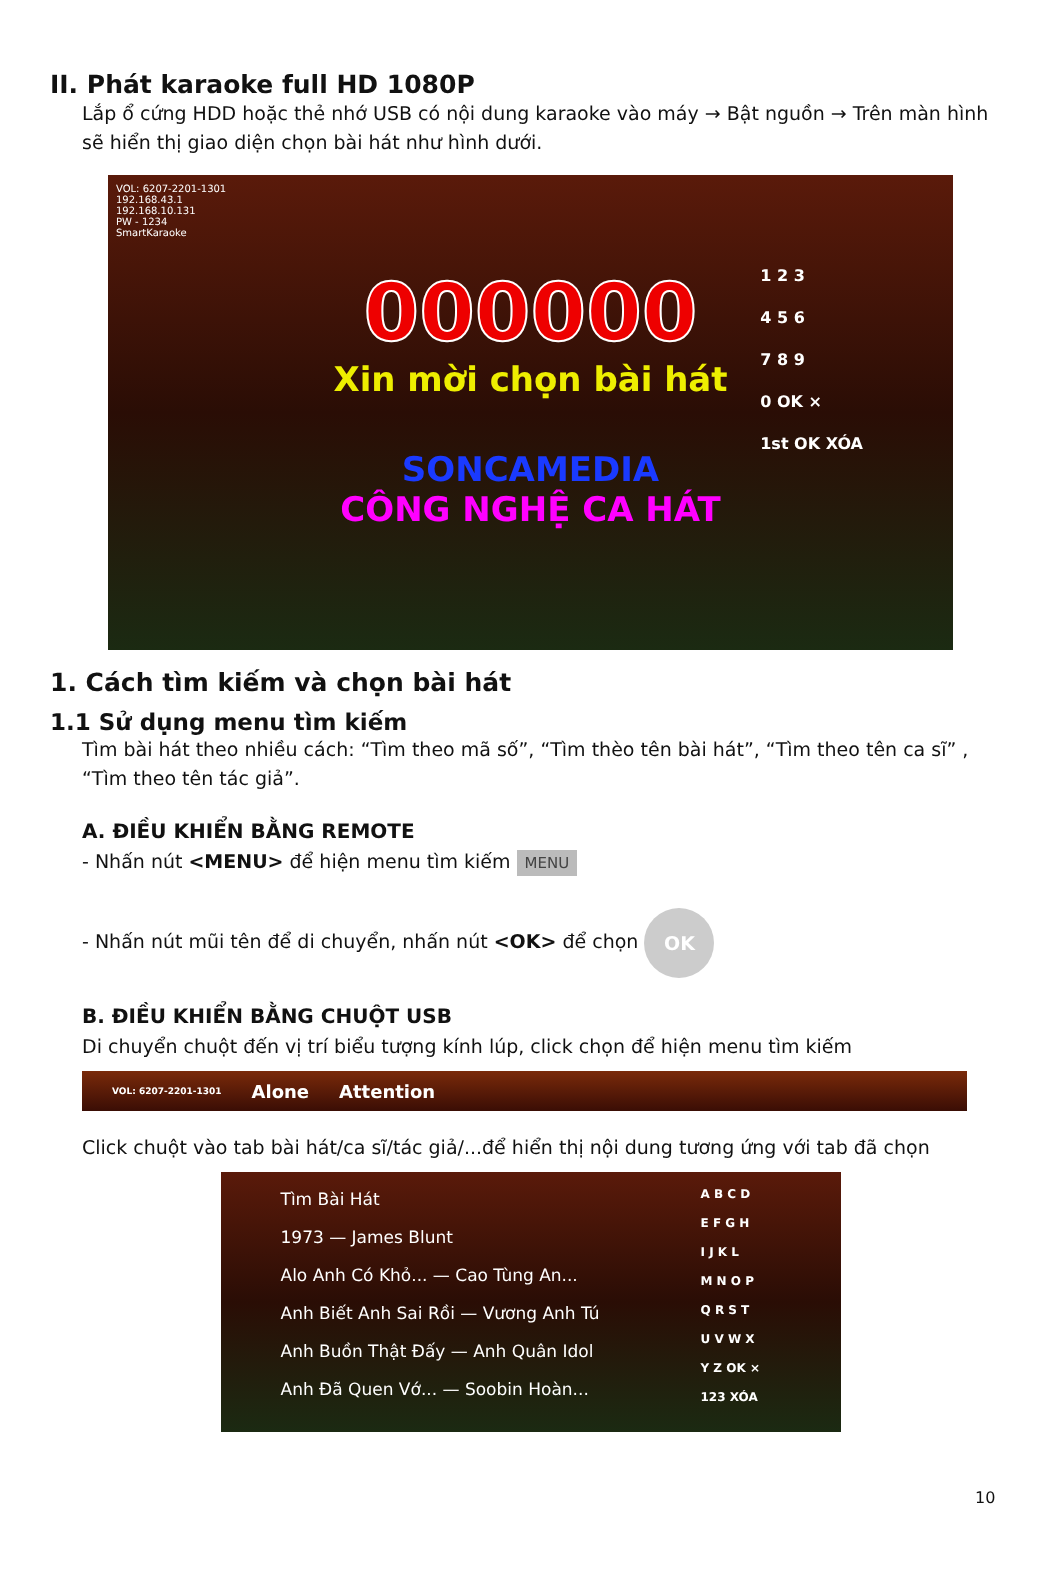II. Phát karaoke full HD 1080P
Lắp ổ cứng HDD hoặc thẻ nhớ USB có nội dung karaoke vào máy → Bật nguồn → Trên màn hình sẽ hiển thị giao diện chọn bài hát như hình dưới.
VOL: 6207-2201-1301
192.168.43.1
192.168.10.131
PW - 1234
SmartKaraoke
000000
Xin mời chọn bài hát
SONCAMEDIA
CÔNG NGHỆ CA HÁT
1 2 3
4 5 6
7 8 9
0 OK ×
1st OK XÓA
1. Cách tìm kiếm và chọn bài hát
1.1 Sử dụng menu tìm kiếm
Tìm bài hát theo nhiều cách: “Tìm theo mã số”, “Tìm thèo tên bài hát”, “Tìm theo tên ca sĩ” , “Tìm theo tên tác giả”.
A. ĐIỀU KHIỂN BẰNG REMOTE
- Nhấn nút <MENU> để hiện menu tìm kiếm MENU
- Nhấn nút mũi tên để di chuyển, nhấn nút <OK> để chọn OK
B. ĐIỀU KHIỂN BẰNG CHUỘT USB
Di chuyển chuột đến vị trí biểu tượng kính lúp, click chọn để hiện menu tìm kiếm
VOL: 6207-2201-1301 Alone Attention
Click chuột vào tab bài hát/ca sĩ/tác giả/...để hiển thị nội dung tương ứng với tab đã chọn
Tìm Bài Hát
1973 — James Blunt
Alo Anh Có Khỏ... — Cao Tùng An...
Anh Biết Anh Sai Rồi — Vương Anh Tú
Anh Buồn Thật Đấy — Anh Quân Idol
Anh Đã Quen Vớ... — Soobin Hoàn...
A B C D
E F G H
I J K L
M N O P
Q R S T
U V W X
Y Z OK ×
123 XÓA
10